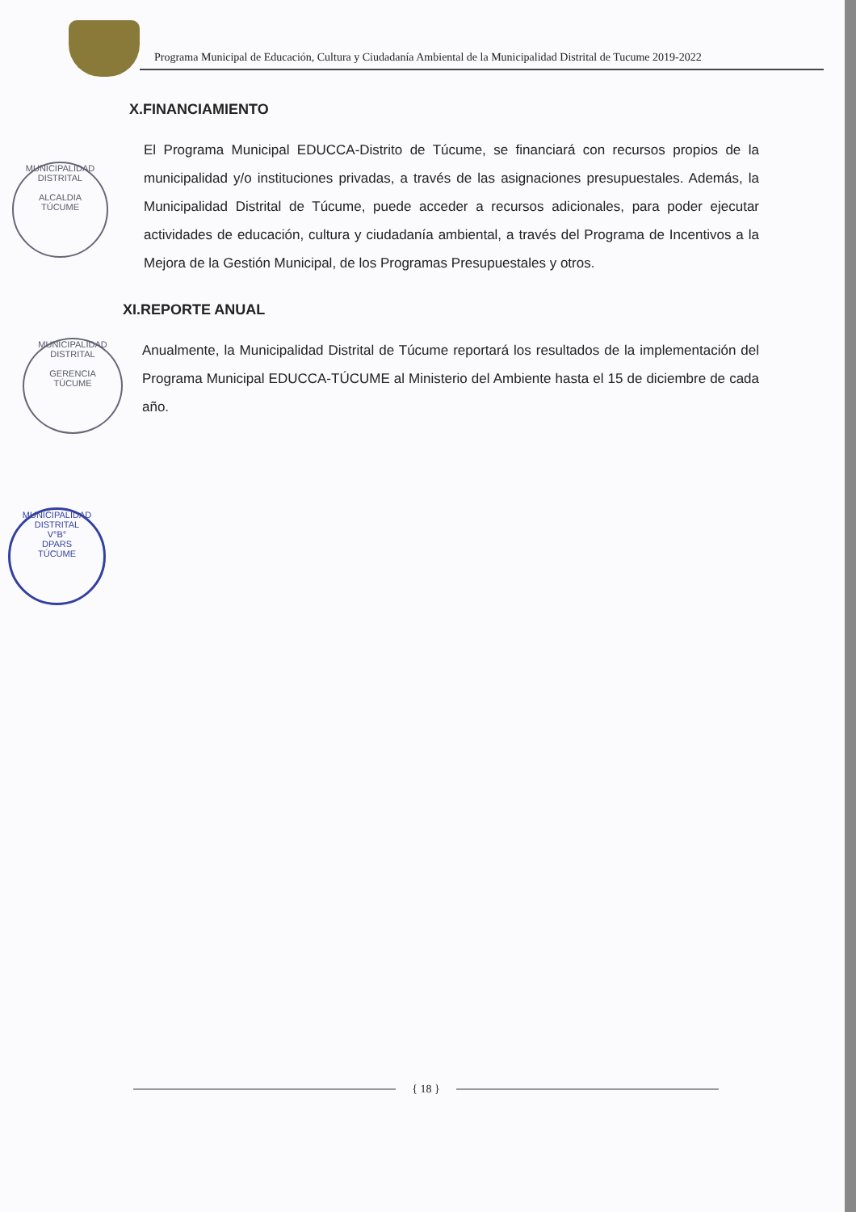Programa Municipal de Educación, Cultura y Ciudadanía Ambiental de la Municipalidad Distrital de Tucume 2019-2022
X.FINANCIAMIENTO
El Programa Municipal EDUCCA-Distrito de Túcume, se financiará con recursos propios de la municipalidad y/o instituciones privadas, a través de las asignaciones presupuestales. Además, la Municipalidad Distrital de Túcume, puede acceder a recursos adicionales, para poder ejecutar actividades de educación, cultura y ciudadanía ambiental, a través del Programa de Incentivos a la Mejora de la Gestión Municipal, de los Programas Presupuestales y otros.
XI.REPORTE ANUAL
Anualmente, la Municipalidad Distrital de Túcume reportará los resultados de la implementación del Programa Municipal EDUCCA-TÚCUME al Ministerio del Ambiente hasta el 15 de diciembre de cada año.
MUNICIPALIDAD DISTRITAL
ALCALDIA
TÚCUME
MUNICIPALIDAD DISTRITAL
GERENCIA
TÚCUME
MUNICIPALIDAD DISTRITAL
V°B°
DPARS
TÚCUME
{ 18 }